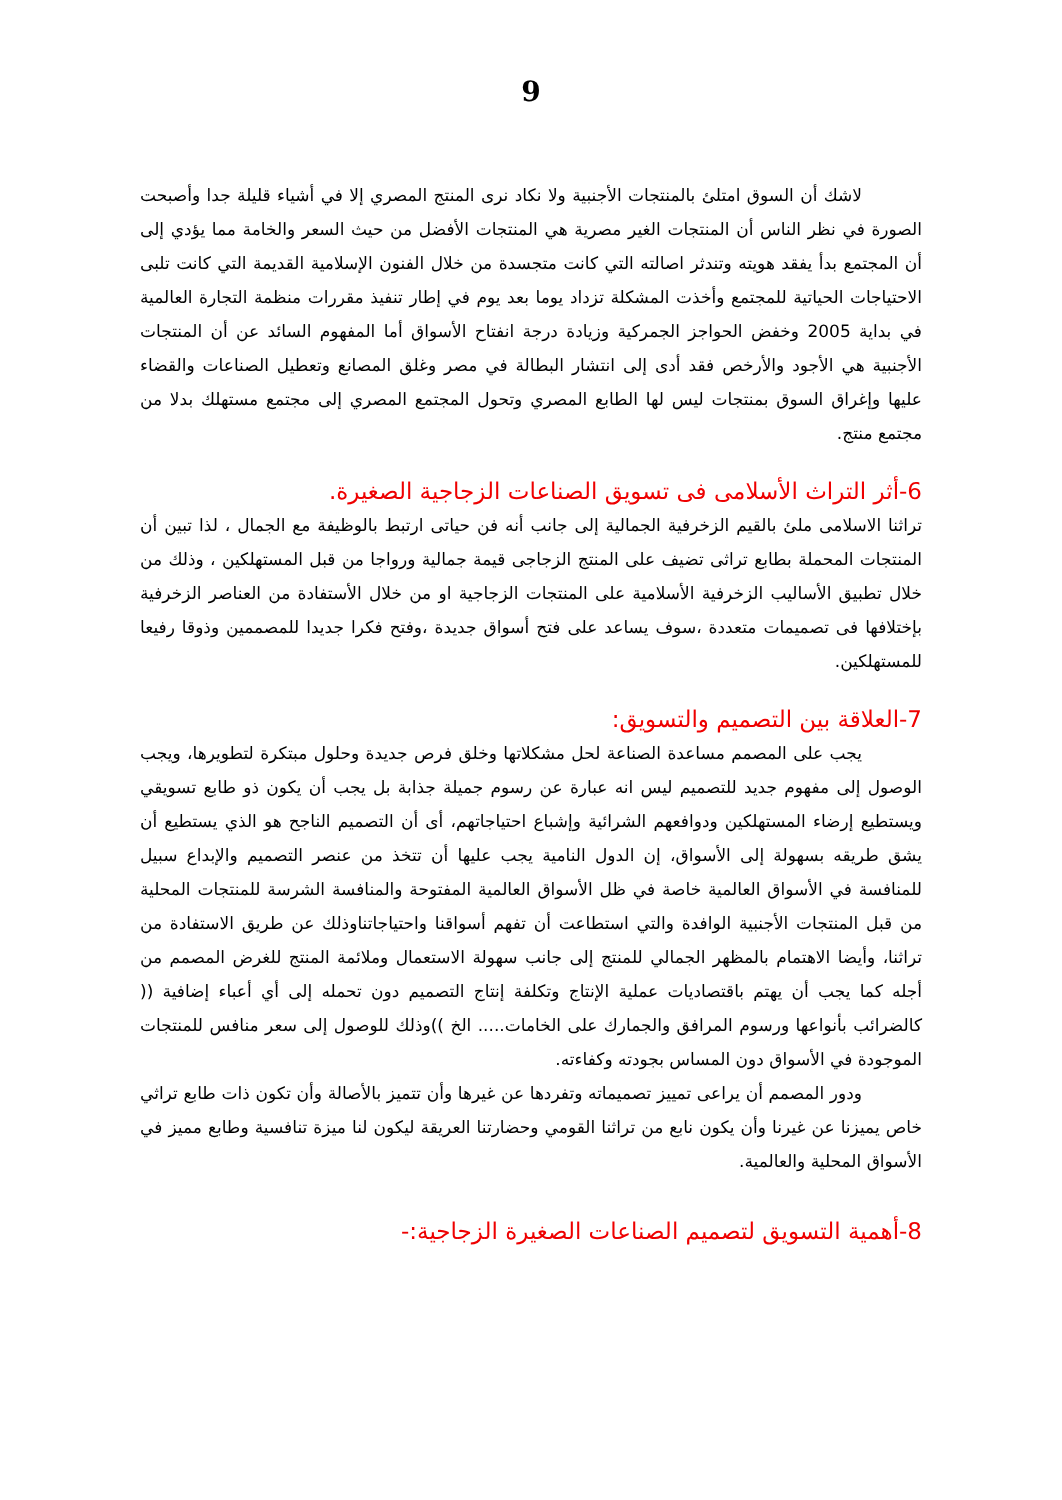9
لاشك أن السوق امتلئ بالمنتجات الأجنبية ولا نكاد نرى المنتج المصري إلا في أشياء قليلة جدا وأصبحت الصورة في نظر الناس أن المنتجات الغير مصرية هي المنتجات الأفضل من حيث السعر والخامة مما يؤدي إلى أن المجتمع بدأ يفقد هويته وتندثر اصالته التي كانت متجسدة من خلال الفنون الإسلامية القديمة التي كانت تلبى الاحتياجات الحياتية للمجتمع وأخذت المشكلة تزداد يوما بعد يوم في إطار تنفيذ مقررات منظمة التجارة العالمية في بداية 2005 وخفض الحواجز الجمركية وزيادة درجة انفتاح الأسواق أما المفهوم السائد عن أن المنتجات الأجنبية هي الأجود والأرخص فقد أدى إلى انتشار البطالة في مصر وغلق المصانع وتعطيل الصناعات والقضاء عليها وإغراق السوق بمنتجات ليس لها الطابع المصري وتحول المجتمع المصري إلى مجتمع مستهلك بدلا من مجتمع منتج.
6-أثر التراث الأسلامى فى تسويق الصناعات الزجاجية الصغيرة.
تراثنا الاسلامى ملئ بالقيم الزخرفية الجمالية إلى جانب أنه فن حياتى ارتبط بالوظيفة مع الجمال ، لذا تبين أن المنتجات المحملة بطابع تراثى تضيف على المنتج الزجاجى قيمة جمالية ورواجا من قبل المستهلكين ، وذلك من خلال تطبيق الأساليب الزخرفية الأسلامية على المنتجات الزجاجية او من خلال الأستفادة من العناصر الزخرفية بإختلافها فى تصميمات متعددة ،سوف يساعد على فتح أسواق جديدة ،وفتح فكرا جديدا للمصممين وذوقا رفيعا للمستهلكين.
7-العلاقة بين التصميم والتسويق:
يجب على المصمم مساعدة الصناعة لحل مشكلاتها وخلق فرص جديدة وحلول مبتكرة لتطويرها، ويجب الوصول إلى مفهوم جديد للتصميم ليس انه عبارة عن رسوم جميلة جذابة بل يجب أن يكون ذو طابع تسويقي ويستطيع إرضاء المستهلكين ودوافعهم الشرائية وإشباع احتياجاتهم، أى أن التصميم الناجح هو الذي يستطيع أن يشق طريقه بسهولة إلى الأسواق، إن الدول النامية يجب عليها أن تتخذ من عنصر التصميم والإبداع سبيل للمنافسة في الأسواق العالمية خاصة في ظل الأسواق العالمية المفتوحة والمنافسة الشرسة للمنتجات المحلية من قبل المنتجات الأجنبية الوافدة والتي استطاعت أن تفهم أسواقنا واحتياجاتناوذلك عن طريق الاستفادة من تراثنا، وأيضا الاهتمام بالمظهر الجمالي للمنتج إلى جانب سهولة الاستعمال وملائمة المنتج للغرض المصمم من أجله كما يجب أن يهتم باقتصاديات عملية الإنتاج وتكلفة إنتاج التصميم دون تحمله إلى أي أعباء إضافية (( كالضرائب بأنواعها ورسوم المرافق والجمارك على الخامات..... الخ ))وذلك للوصول إلى سعر منافس للمنتجات الموجودة في الأسواق دون المساس بجودته وكفاءته.
ودور المصمم أن يراعى تمييز تصميماته وتفردها عن غيرها وأن تتميز بالأصالة وأن تكون ذات طابع تراثي خاص يميزنا عن غيرنا وأن يكون نابع من تراثنا القومي وحضارتنا العريقة ليكون لنا ميزة تنافسية وطابع مميز في الأسواق المحلية والعالمية.
8-أهمية التسويق لتصميم الصناعات الصغيرة الزجاجية:-